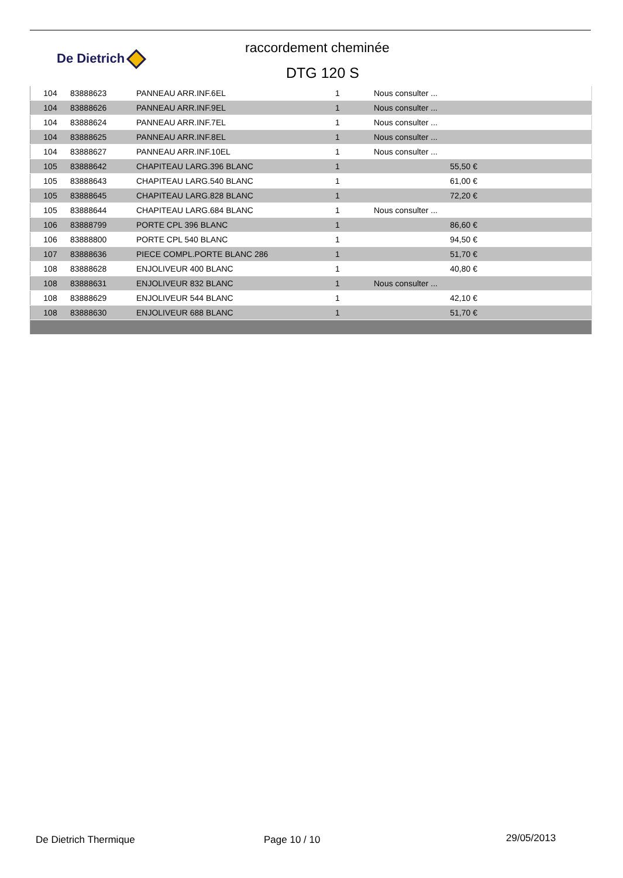De Dietrich
raccordement cheminée
DTG 120 S
| 104 | 83888623 | PANNEAU ARR.INF.6EL | 1 | Nous consulter ... | |
| 104 | 83888626 | PANNEAU ARR.INF.9EL | 1 | Nous consulter ... | |
| 104 | 83888624 | PANNEAU ARR.INF.7EL | 1 | Nous consulter ... | |
| 104 | 83888625 | PANNEAU ARR.INF.8EL | 1 | Nous consulter ... | |
| 104 | 83888627 | PANNEAU ARR.INF.10EL | 1 | Nous consulter ... | |
| 105 | 83888642 | CHAPITEAU LARG.396 BLANC | 1 | 55,50 € | |
| 105 | 83888643 | CHAPITEAU LARG.540 BLANC | 1 | 61,00 € | |
| 105 | 83888645 | CHAPITEAU LARG.828 BLANC | 1 | 72,20 € | |
| 105 | 83888644 | CHAPITEAU LARG.684 BLANC | 1 | Nous consulter ... | |
| 106 | 83888799 | PORTE CPL 396 BLANC | 1 | 86,60 € | |
| 106 | 83888800 | PORTE CPL 540 BLANC | 1 | 94,50 € | |
| 107 | 83888636 | PIECE COMPL.PORTE BLANC 286 | 1 | 51,70 € | |
| 108 | 83888628 | ENJOLIVEUR 400 BLANC | 1 | 40,80 € | |
| 108 | 83888631 | ENJOLIVEUR 832 BLANC | 1 | Nous consulter ... | |
| 108 | 83888629 | ENJOLIVEUR 544 BLANC | 1 | 42,10 € | |
| 108 | 83888630 | ENJOLIVEUR 688 BLANC | 1 | 51,70 € | |
De Dietrich Thermique Page 10 / 10 29/05/2013